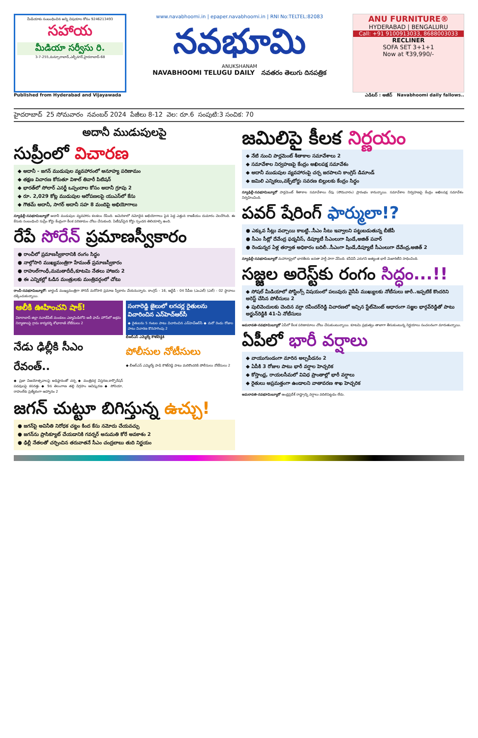మీడియాకు సంబంధించిన అన్ని విషయాల కోసం 9246213493
సహాయ
మీడియా సర్వీసు రి.
3-7-255,మన్సూరాబాద్,ఎల్బీనగర్,హైదరాబాద్-68
www.navabhoomi.in | epaper.navabhoomi.in | RNI No:TELTEL:82083
నవభూమి
ANUKSHANAM
NAVABHOOMI TELUGU DAILY నవతరం తెలుగు దినపత్రిక
ANU FURNITURE®
HYDERABAD | BENGALURU
Call: +91 9100913033, 8688003033
RECLINER
SOFA SET 3+1+1
Now at ₹39,990/-
Published from Hyderabad and Vijayawada ఎడిటర్ : అజీద్ Navabhoomi daily fallows..
హైదరాబాద్ 25 సోమవారం నవంబర్ 2024 పేజీలు 8-12 వెల: రూ.6 సంపుటి:3 సంచిక: 70
అదానీ ముడుపులపై
సుప్రీంలో విచారణ
◆ అదానీ - జగన్ ముడుపుల వ్యవహారంలో అనూహ్య పరిణామం
◆ తక్షణ విచారణ కోరుతూ విశాల్ తివారీ పిటిషన్
◆ భారత్‌లో సోలార్ ఎనర్జీ ఒప్పందాల కోసం అదానీ గ్రూపు 2
◆ రూ. 2,029 కోట్ల ముడుపుల ఆరోపణలపై యుఎస్‌లో కేసు
◆ గౌతమ్ అదానీ, సాగర్ అదానీ సహ 8 మందిపై అభియోగాలు
న్యూఢిల్లీ-నవభూమిబ్యూరో అదానీ ముడుపుల వ్యవహారం కలకలం రేపింది. అమెరికాలో నమోదైన అభియోగాలు పైన పెద్ద ఎత్తున రాజకీయం దుమారం చెలరేగింది. ఈ కేసుకు సంబంధించి సుప్రీం కోర్టు కేంద్రంగా కీలక పరిణామం చోటు చేసుకుంది. పిటీషన్‌పైన కోర్టు స్పందన తెలియాల్సి ఉంది.
రేపే సోరేన్ ప్రమాణస్వీకారం
● రాంచీలో ప్రమాణస్వీకారానికి రంగం సిద్ధం
● నాల్గోసారి ముఖ్యమంత్రిగా హేమంత్ ప్రమాణస్వీకారం
● రాహుల్‌గాంధీ,మమతాదీదీ,కూటమి నేతలు హాజరు 2
● ఈ ఎన్నికల్లో ఓడిన మంత్రులకు మంత్రివర్గంలో చోటు
రాంచీ-నవభూమిబ్యూరో: జార్ఖండ్ ముఖ్యమంత్రిగా సోరెన్ మరోసారి ప్రమాణ స్వీకారం చేయనున్నారు. కాంగ్రెస్ - 16, ఆర్జేడీ - 04 సీపీఐ (ఎంఎల్) (ఎల్) - 02 స్థానాలు దక్కించుకున్నాయి.
ఆలీకి ఊహించని షాక్!
వికారాబాద్ జిల్లా నవాబ్‌పేట్ మండలం ఎక్మామిడిలోని అలీ ఫామ్ హౌస్‌లో అక్రమ నిర్మాణాలపై గ్రామ కార్యదర్శి శోభారాణి నోటీసులు 2
సంగారెడ్డి జైలులో లగచర్ల రైతులను విచారించిన ఎన్‌హెచ్‌ఆర్‌సీ
◆ రైతులను 5 గంటల పాటు విచారించిన ఎన్‌హెచ్‌ఆర్‌సీ ◆ మరో రెండు రోజుల పాటు విచారణ కొనసాగింపు 2
నేడు ఢిల్లీకి సీఎం రేవంత్..
◆ ప్రజా విజయోత్సవాలపై అధిష్ఠానంతో చర్చ ◆ మంత్రివర్గ విస్తరణ,కార్పొరేషన్ పదవులపై కసరత్తు ◆ 9న తెలంగాణ తల్లి విగ్రహం ఆవిష్కరణ ◆ సోనియా, రాహుల్‌కు ప్రత్యేకంగా ఆహ్వానం 2
బీఆర్ఎస్ ఎమ్మెల్యే కౌశిక్‌రెడ్డికి
పోలీసుల నోటీసులు
◆ బీఆర్ఎస్ ఎమ్మెల్యే పాడి కౌశిక్‌రెడ్డి పాటు మరికొందరికి పోలీసులు నోటీసులు 2
జగన్ చుట్టూ బిగిస్తున్న ఉచ్చు!
● జగన్‌పై అవినీతి నిరోధక చట్టం కింద కేసు నమోదు చేయవచ్చు
● జగన్‌ను ప్రాసిక్యూట్ చేయడానికి గవర్నర్ అనుమతి కోరే అవకాశం 2
● ఢిల్లీ నేతలతో చర్చించిన తరువాతనే సీఎం చంద్రబాబు తుది నిర్ణయం
జమిలిపై కీలక నిర్ణయం
◆ నేటి నుంచి పార్లమెంట్ శీతాకాల సమావేశాలు 2
◆ సమావేశాల నిర్వహణపై కేంద్రం అఖిలపక్ష సమావేశం
◆ అదానీ ముడుపుల వ్యవహారంపై చర్చ జరపాలని కాంగ్రెస్ డిమాండ్
◆ జమిలి ఎన్నికలు,వక్ఫ్‌బోర్డు సవరణ బిల్లులకు కేంద్రం సిద్ధం
న్యూఢిల్లీ-నవభూమిబ్యూరో పార్లమెంట్ శీతాకాల సమావేశాలు రేపు (సోమవారం) ప్రారంభం కానున్నాయి. సమావేశాల నిర్వహణపై కేంద్రం అఖిలపక్ష సమావేశం నిర్వహించింది.
పవర్ షేరింగ్ ఫార్ములా!?
● ఎక్కువ సీట్లు వచ్చాయి కాబట్టి..సీఎం సీటు ఇవ్వాలని పట్టుబడుతున్న బీజేపీ
● సీఎం సీట్లో దేవేంద్ర ఫడ్నవీస్, డిప్యూటీ సీఎంలుగా షిండే,అజిత్ పవార్
● రెండున్నర ఏళ్ల తర్వాత అధికారం బదిలీ..సీఎంగా షిండే,డిప్యూటీ సీఎంలుగా దేవేంద్ర,అజిత్ 2
న్యూఢిల్లీ-నవభూమిబ్యూరో మహారాష్ట్రలో భారతీయ జనతా పార్టీ పాగా వేసింది. కనీవినీ ఎరుగని అత్యంత భారీ మెజారిటీని సాధించింది.
సజ్జల అరెస్ట్‌కు రంగం సిద్ధం...!!
◆ సోషల్ మీడియాలో పోస్టింగ్స్ విషయంలో పలువురు వైసీపీ ముఖ్యులకు నోటీసులు జారీ..ఇప్పటికే కొందరిని అరెస్ట్ చేసిన పోలీసులు 2
◆ పులివెందులకు చెందిన వర్రా రవీందర్‌రెడ్డి విచారణలో ఇచ్చిన స్టేట్‌మెంట్ ఆధారంగా సజ్జల భార్గవ్‌రెడ్డితో పాటు అర్జున్‌రెడ్డికి 41-ఏ నోటీసులు
అమరావతి-నవభూమిబ్యూరో ఏపీలో కీలక పరిణామాలు చోటు చేసుకుంటున్నాయి. కూటమి ప్రభుత్వం తాజాగా తీసుకుంటున్న నిర్ణయాలు సంచలనంగా మారుతున్నాయి.
ఏపీలో భారీ వర్షాలు
◆ వాయుగుండంగా మారిన అల్పపీడనం 2
◆ ఏపీకి 3 రోజుల పాటు భారీ వర్షాల హెచ్చరిక
◆ కోస్తాంధ్ర, రాయలసీమలో వివిధ ప్రాంతాల్లో భారీ వర్షాలు
◆ రైతులు అప్రమత్తంగా ఉండాలని వాతావరణ శాఖ హెచ్చరిక
అమరావతి-నవభూమిబ్యూరో ఆంధ్రప్రదేశ్ రాష్ట్రాన్ని వర్షాలు వదిలిపెట్టడం లేదు.